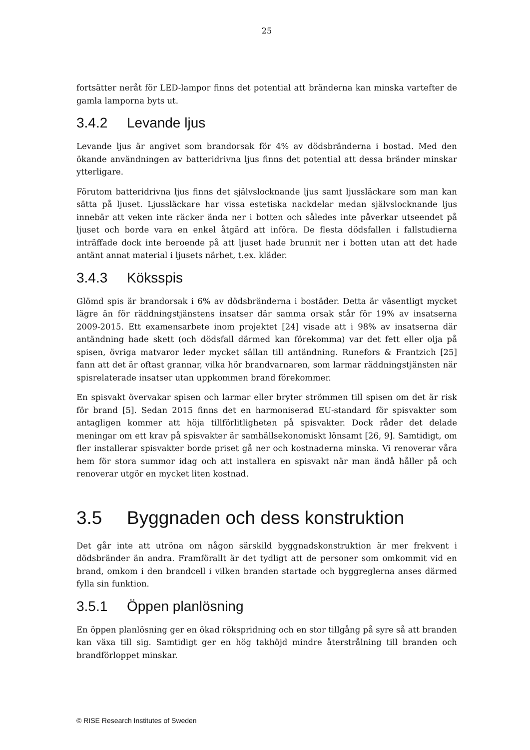25
fortsätter neråt för LED-lampor finns det potential att bränderna kan minska vartefter de gamla lamporna byts ut.
3.4.2 Levande ljus
Levande ljus är angivet som brandorsak för 4% av dödsbränderna i bostad. Med den ökande användningen av batteridrivna ljus finns det potential att dessa bränder minskar ytterligare.
Förutom batteridrivna ljus finns det självslocknande ljus samt ljussläckare som man kan sätta på ljuset. Ljussläckare har vissa estetiska nackdelar medan självslocknande ljus innebär att veken inte räcker ända ner i botten och således inte påverkar utseendet på ljuset och borde vara en enkel åtgärd att införa. De flesta dödsfallen i fallstudierna inträffade dock inte beroende på att ljuset hade brunnit ner i botten utan att det hade antänt annat material i ljusets närhet, t.ex. kläder.
3.4.3 Köksspis
Glömd spis är brandorsak i 6% av dödsbränderna i bostäder. Detta är väsentligt mycket lägre än för räddningstjänstens insatser där samma orsak står för 19% av insatserna 2009-2015. Ett examensarbete inom projektet [24] visade att i 98% av insatserna där antändning hade skett (och dödsfall därmed kan förekomma) var det fett eller olja på spisen, övriga matvaror leder mycket sällan till antändning. Runefors & Frantzich [25] fann att det är oftast grannar, vilka hör brandvarnaren, som larmar räddningstjänsten när spisrelaterade insatser utan uppkommen brand förekommer.
En spisvakt övervakar spisen och larmar eller bryter strömmen till spisen om det är risk för brand [5]. Sedan 2015 finns det en harmoniserad EU-standard för spisvakter som antagligen kommer att höja tillförlitligheten på spisvakter. Dock råder det delade meningar om ett krav på spisvakter är samhällsekonomiskt lönsamt [26, 9]. Samtidigt, om fler installerar spisvakter borde priset gå ner och kostnaderna minska. Vi renoverar våra hem för stora summor idag och att installera en spisvakt när man ändå håller på och renoverar utgör en mycket liten kostnad.
3.5 Byggnaden och dess konstruktion
Det går inte att utröna om någon särskild byggnadskonstruktion är mer frekvent i dödsbränder än andra. Framförallt är det tydligt att de personer som omkommit vid en brand, omkom i den brandcell i vilken branden startade och byggreglerna anses därmed fylla sin funktion.
3.5.1 Öppen planlösning
En öppen planlösning ger en ökad rökspridning och en stor tillgång på syre så att branden kan växa till sig. Samtidigt ger en hög takhöjd mindre återstrålning till branden och brandförloppet minskar.
© RISE Research Institutes of Sweden